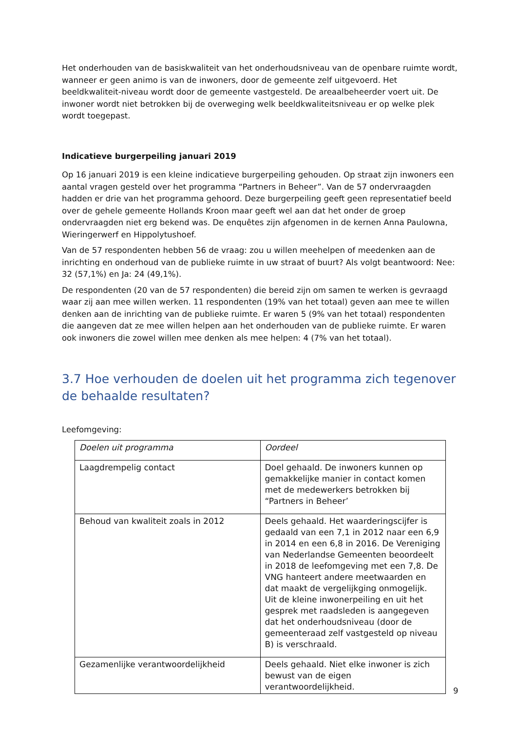Het onderhouden van de basiskwaliteit van het onderhoudsniveau van de openbare ruimte wordt, wanneer er geen animo is van de inwoners, door de gemeente zelf uitgevoerd. Het beeldkwaliteit-niveau wordt door de gemeente vastgesteld. De areaalbeheerder voert uit. De inwoner wordt niet betrokken bij de overweging welk beeldkwaliteitsniveau er op welke plek wordt toegepast.
Indicatieve burgerpeiling januari 2019
Op 16 januari 2019 is een kleine indicatieve burgerpeiling gehouden. Op straat zijn inwoners een aantal vragen gesteld over het programma “Partners in Beheer”. Van de 57 ondervraagden hadden er drie van het programma gehoord. Deze burgerpeiling geeft geen representatief beeld over de gehele gemeente Hollands Kroon maar geeft wel aan dat het onder de groep ondervraagden niet erg bekend was. De enquêtes zijn afgenomen in de kernen Anna Paulowna, Wieringerwerf en Hippolytushoef.
Van de 57 respondenten hebben 56 de vraag: zou u willen meehelpen of meedenken aan de inrichting en onderhoud van de publieke ruimte in uw straat of buurt? Als volgt beantwoord: Nee: 32 (57,1%) en Ja: 24 (49,1%).
De respondenten (20 van de 57 respondenten) die bereid zijn om samen te werken is gevraagd waar zij aan mee willen werken. 11 respondenten (19% van het totaal) geven aan mee te willen denken aan de inrichting van de publieke ruimte. Er waren 5 (9% van het totaal) respondenten die aangeven dat ze mee willen helpen aan het onderhouden van de publieke ruimte. Er waren ook inwoners die zowel willen mee denken als mee helpen: 4 (7% van het totaal).
3.7 Hoe verhouden de doelen uit het programma zich tegenover de behaalde resultaten?
Leefomgeving:
| Doelen uit programma | Oordeel |
| Laagdrempelig contact | Doel gehaald. De inwoners kunnen op gemakkelijke manier in contact komen met de medewerkers betrokken bij “Partners in Beheer’ |
| Behoud van kwaliteit zoals in 2012 | Deels gehaald. Het waarderingscijfer is gedaald van een 7,1 in 2012 naar een 6,9 in 2014 en een 6,8 in 2016. De Vereniging van Nederlandse Gemeenten beoordeelt in 2018 de leefomgeving met een 7,8. De VNG hanteert andere meetwaarden en dat maakt de vergelijkging onmogelijk. Uit de kleine inwonerpeiling en uit het gesprek met raadsleden is aangegeven dat het onderhoudsniveau (door de gemeenteraad zelf vastgesteld op niveau B) is verschraald. |
| Gezamenlijke verantwoordelijkheid | Deels gehaald. Niet elke inwoner is zich bewust van de eigen verantwoordelijkheid. |
9